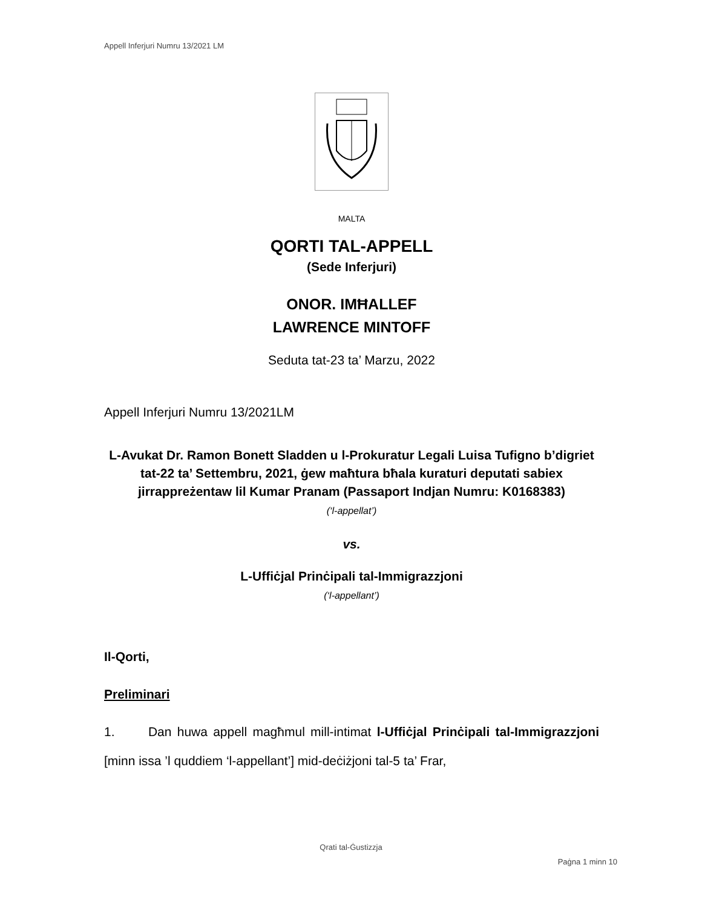Appell Inferjuri Numru 13/2021 LM
MALTA
QORTI TAL-APPELL
(Sede Inferjuri)
ONOR. IMĦALLEF
LAWRENCE MINTOFF
Seduta tat-23 ta’ Marzu, 2022
Appell Inferjuri Numru 13/2021LM
L-Avukat Dr. Ramon Bonett Sladden u l-Prokuratur Legali Luisa Tufigno b’digriet tat-22 ta’ Settembru, 2021, ġew maħtura bħala kuraturi deputati sabiex jirrappreżentaw lil Kumar Pranam (Passaport Indjan Numru: K0168383)
(‘l-appellat’)
vs.
L-Uffiċjal Prinċipali tal-Immigrazzjoni
(‘l-appellant’)
Il-Qorti,
Preliminari
1. Dan huwa appell magħmul mill-intimat l-Uffiċjal Prinċipali tal-Immigrazzjoni [minn issa ’l quddiem ‘l-appellant’] mid-deċiżjoni tal-5 ta’ Frar,
Qrati tal-Ġustizzja
Paġna 1 minn 10